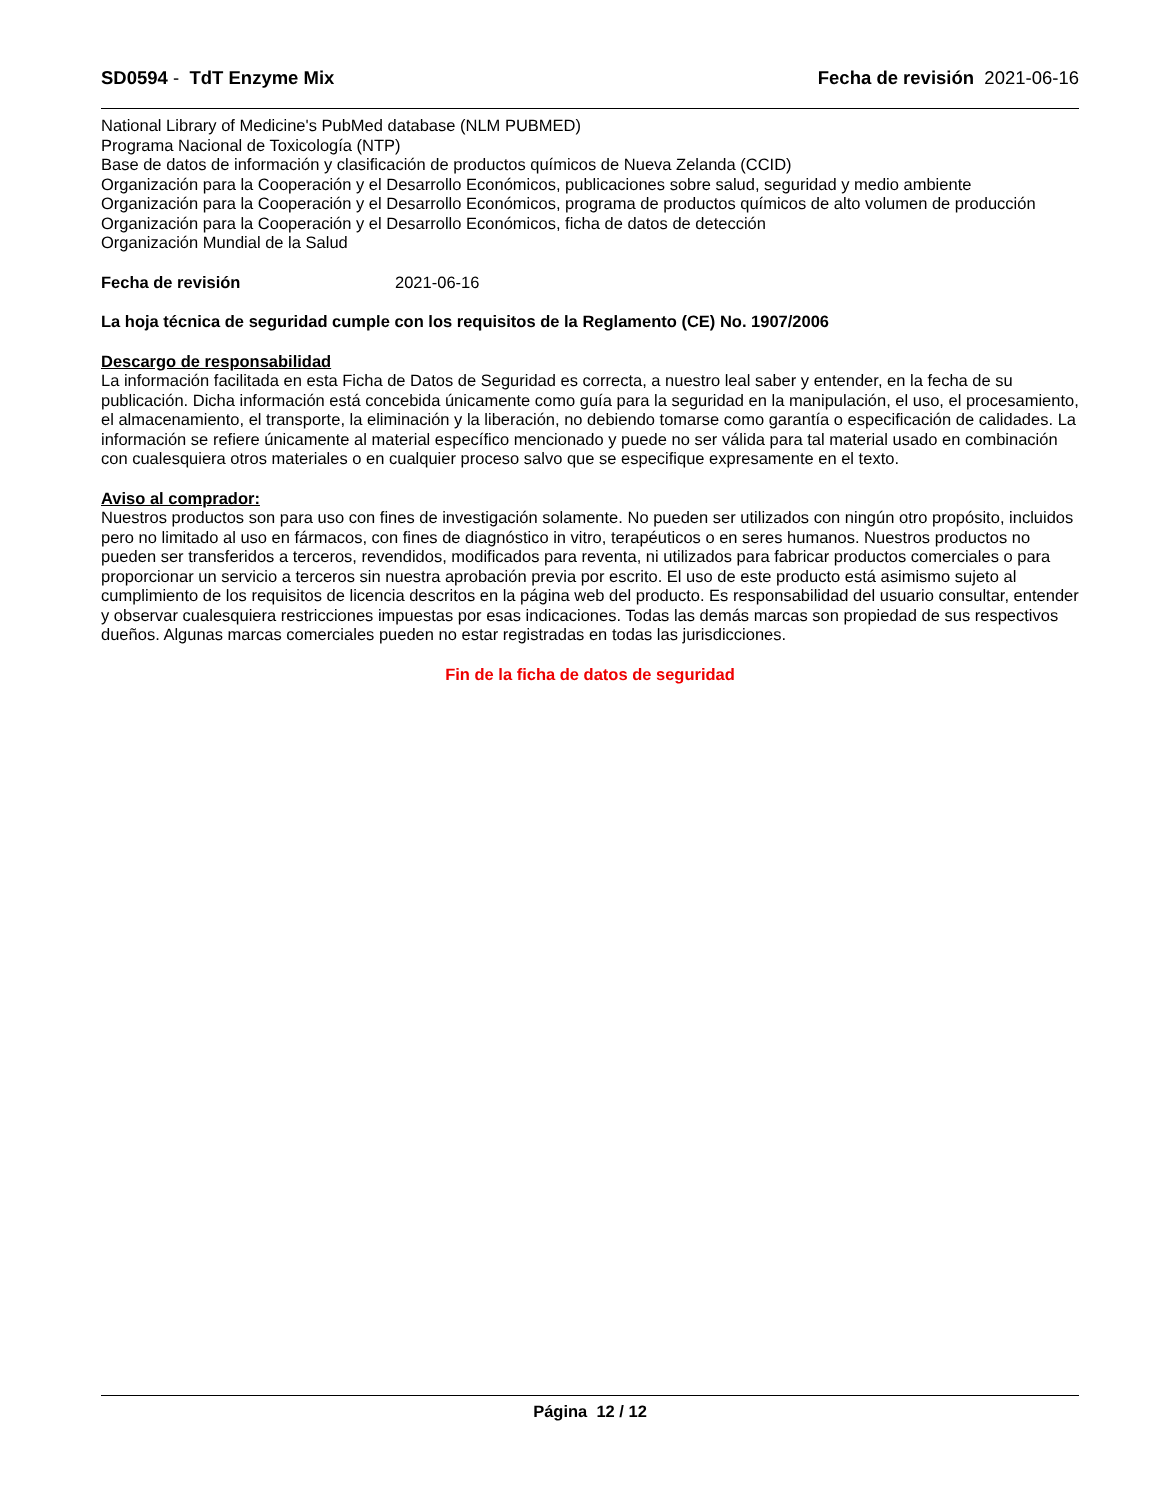SD0594 - TdT Enzyme Mix Fecha de revisión 2021-06-16
National Library of Medicine's PubMed database (NLM PUBMED)
Programa Nacional de Toxicología (NTP)
Base de datos de información y clasificación de productos químicos de Nueva Zelanda (CCID)
Organización para la Cooperación y el Desarrollo Económicos, publicaciones sobre salud, seguridad y medio ambiente
Organización para la Cooperación y el Desarrollo Económicos, programa de productos químicos de alto volumen de producción
Organización para la Cooperación y el Desarrollo Económicos, ficha de datos de detección
Organización Mundial de la Salud
Fecha de revisión 2021-06-16
La hoja técnica de seguridad cumple con los requisitos de la Reglamento (CE) No. 1907/2006
Descargo de responsabilidad
La información facilitada en esta Ficha de Datos de Seguridad es correcta, a nuestro leal saber y entender, en la fecha de su publicación. Dicha información está concebida únicamente como guía para la seguridad en la manipulación, el uso, el procesamiento, el almacenamiento, el transporte, la eliminación y la liberación, no debiendo tomarse como garantía o especificación de calidades. La información se refiere únicamente al material específico mencionado y puede no ser válida para tal material usado en combinación con cualesquiera otros materiales o en cualquier proceso salvo que se especifique expresamente en el texto.
Aviso al comprador:
Nuestros productos son para uso con fines de investigación solamente. No pueden ser utilizados con ningún otro propósito, incluidos pero no limitado al uso en fármacos, con fines de diagnóstico in vitro, terapéuticos o en seres humanos. Nuestros productos no pueden ser transferidos a terceros, revendidos, modificados para reventa, ni utilizados para fabricar productos comerciales o para proporcionar un servicio a terceros sin nuestra aprobación previa por escrito. El uso de este producto está asimismo sujeto al cumplimiento de los requisitos de licencia descritos en la página web del producto. Es responsabilidad del usuario consultar, entender y observar cualesquiera restricciones impuestas por esas indicaciones. Todas las demás marcas son propiedad de sus respectivos dueños. Algunas marcas comerciales pueden no estar registradas en todas las jurisdicciones.
Fin de la ficha de datos de seguridad
Página 12 / 12